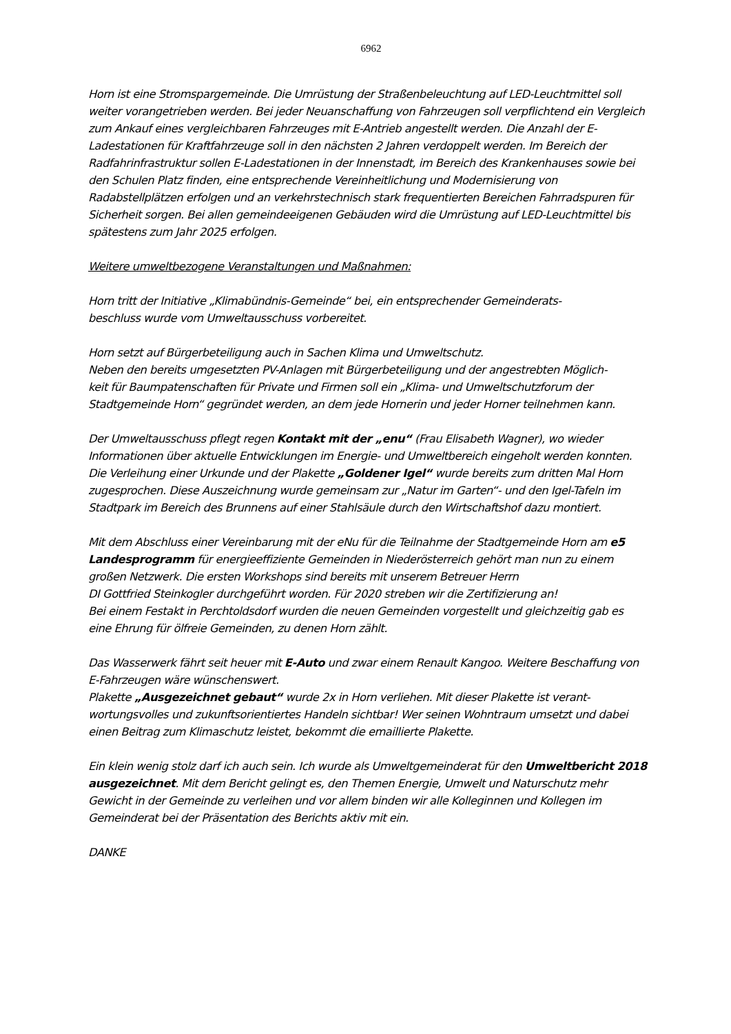6962
Horn ist eine Stromspargemeinde. Die Umrüstung der Straßenbeleuchtung auf LED-Leuchtmittel soll weiter vorangetrieben werden. Bei jeder Neuanschaffung von Fahrzeugen soll verpflichtend ein Vergleich zum Ankauf eines vergleichbaren Fahrzeuges mit E-Antrieb angestellt werden. Die Anzahl der E-Ladestationen für Kraftfahrzeuge soll in den nächsten 2 Jahren verdoppelt werden. Im Bereich der Radfahrinfrastruktur sollen E-Ladestationen in der Innenstadt, im Bereich des Krankenhauses sowie bei den Schulen Platz finden, eine entsprechende Vereinheitlichung und Modernisierung von Radabstellplätzen erfolgen und an verkehrstechnisch stark frequentierten Bereichen Fahrradspuren für Sicherheit sorgen. Bei allen gemeindeeigenen Gebäuden wird die Umrüstung auf LED-Leuchtmittel bis spätestens zum Jahr 2025 erfolgen.
Weitere umweltbezogene Veranstaltungen und Maßnahmen:
Horn tritt der Initiative „Klimabündnis-Gemeinde“ bei, ein entsprechender Gemeinderats-
beschluss wurde vom Umweltausschuss vorbereitet.
Horn setzt auf Bürgerbeteiligung auch in Sachen Klima und Umweltschutz.
Neben den bereits umgesetzten PV-Anlagen mit Bürgerbeteiligung und der angestrebten Möglich-
keit für Baumpatenschaften für Private und Firmen soll ein „Klima- und Umweltschutzforum der Stadtgemeinde Horn“ gegründet werden, an dem jede Hornerin und jeder Horner teilnehmen kann.
Der Umweltausschuss pflegt regen Kontakt mit der „enu“ (Frau Elisabeth Wagner), wo wieder Informationen über aktuelle Entwicklungen im Energie- und Umweltbereich eingeholt werden konnten.
Die Verleihung einer Urkunde und der Plakette „Goldener Igel“ wurde bereits zum dritten Mal Horn zugesprochen. Diese Auszeichnung wurde gemeinsam zur „Natur im Garten“- und den Igel-Tafeln im Stadtpark im Bereich des Brunnens auf einer Stahlsäule durch den Wirtschaftshof dazu montiert.
Mit dem Abschluss einer Vereinbarung mit der eNu für die Teilnahme der Stadtgemeinde Horn am e5 Landesprogramm für energieeffiziente Gemeinden in Niederösterreich gehört man nun zu einem großen Netzwerk. Die ersten Workshops sind bereits mit unserem Betreuer Herrn
DI Gottfried Steinkogler durchgeführt worden. Für 2020 streben wir die Zertifizierung an!
Bei einem Festakt in Perchtoldsdorf wurden die neuen Gemeinden vorgestellt und gleichzeitig gab es eine Ehrung für ölfreie Gemeinden, zu denen Horn zählt.
Das Wasserwerk fährt seit heuer mit E-Auto und zwar einem Renault Kangoo. Weitere Beschaffung von E-Fahrzeugen wäre wünschenswert.
Plakette „Ausgezeichnet gebaut“ wurde 2x in Horn verliehen. Mit dieser Plakette ist verant-
wortungsvolles und zukunftsorientiertes Handeln sichtbar! Wer seinen Wohntraum umsetzt und dabei einen Beitrag zum Klimaschutz leistet, bekommt die emaillierte Plakette.
Ein klein wenig stolz darf ich auch sein. Ich wurde als Umweltgemeinderat für den Umweltbericht 2018 ausgezeichnet. Mit dem Bericht gelingt es, den Themen Energie, Umwelt und Naturschutz mehr Gewicht in der Gemeinde zu verleihen und vor allem binden wir alle Kolleginnen und Kollegen im Gemeinderat bei der Präsentation des Berichts aktiv mit ein.
DANKE